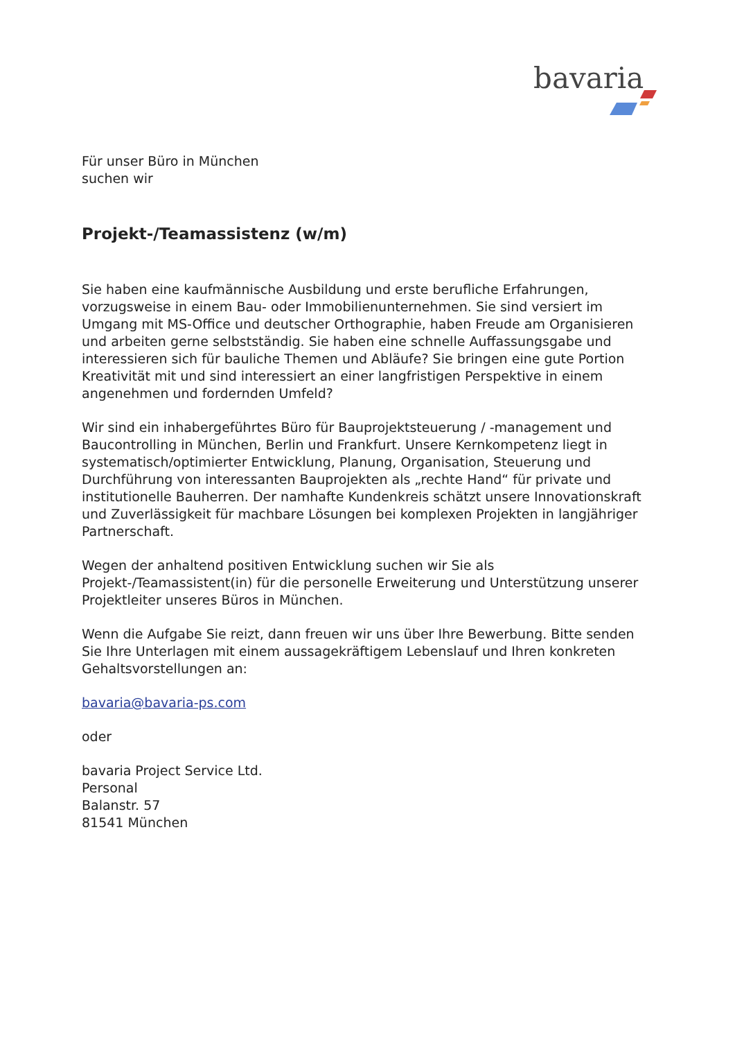bavaria
Für unser Büro in München
suchen wir
Projekt-/Teamassistenz (w/m)
Sie haben eine kaufmännische Ausbildung und erste berufliche Erfahrungen, vorzugsweise in einem Bau- oder Immobilienunternehmen. Sie sind versiert im Umgang mit MS-Office und deutscher Orthographie, haben Freude am Organisieren und arbeiten gerne selbstständig. Sie haben eine schnelle Auffassungsgabe und interessieren sich für bauliche Themen und Abläufe? Sie bringen eine gute Portion Kreativität mit und sind interessiert an einer langfristigen Perspektive in einem angenehmen und fordernden Umfeld?
Wir sind ein inhabergeführtes Büro für Bauprojektsteuerung / -management und Baucontrolling in München, Berlin und Frankfurt. Unsere Kernkompetenz liegt in systematisch/optimierter Entwicklung, Planung, Organisation, Steuerung und Durchführung von interessanten Bauprojekten als „rechte Hand“ für private und institutionelle Bauherren. Der namhafte Kundenkreis schätzt unsere Innovationskraft und Zuverlässigkeit für machbare Lösungen bei komplexen Projekten in langjähriger Partnerschaft.
Wegen der anhaltend positiven Entwicklung suchen wir Sie als Projekt-/Teamassistent(in) für die personelle Erweiterung und Unterstützung unserer Projektleiter unseres Büros in München.
Wenn die Aufgabe Sie reizt, dann freuen wir uns über Ihre Bewerbung. Bitte senden Sie Ihre Unterlagen mit einem aussagekräftigem Lebenslauf und Ihren konkreten Gehaltsvorstellungen an:
bavaria@bavaria-ps.com
oder
bavaria Project Service Ltd.
Personal
Balanstr. 57
81541 München